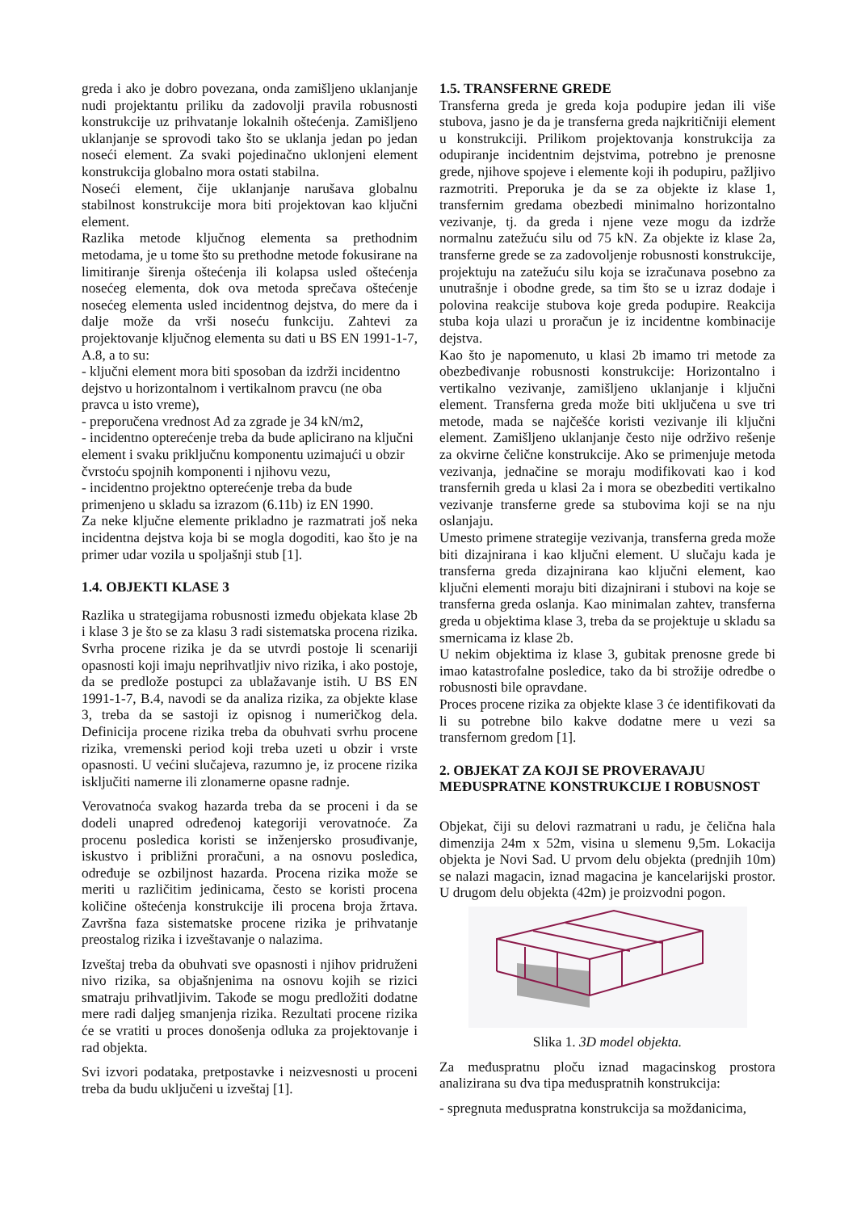greda i ako je dobro povezana, onda zamišljeno uklanjanje nudi projektantu priliku da zadovolji pravila robusnosti konstrukcije uz prihvatanje lokalnih oštećenja. Zamišljeno uklanjanje se sprovodi tako što se uklanja jedan po jedan noseći element. Za svaki pojedinačno uklonjeni element konstrukcija globalno mora ostati stabilna.
Noseći element, čije uklanjanje narušava globalnu stabilnost konstrukcije mora biti projektovan kao ključni element.
Razlika metode ključnog elementa sa prethodnim metodama, je u tome što su prethodne metode fokusirane na limitiranje širenja oštećenja ili kolapsa usled oštećenja nosećeg elementa, dok ova metoda sprečava oštećenje nosećeg elementa usled incidentnog dejstva, do mere da i dalje može da vrši noseću funkciju. Zahtevi za projektovanje ključnog elementa su dati u BS EN 1991-1-7, A.8, a to su:
- ključni element mora biti sposoban da izdrži incidentno dejstvo u horizontalnom i vertikalnom pravcu (ne oba pravca u isto vreme),
- preporučena vrednost Ad za zgrade je 34 kN/m2,
- incidentno opterećenje treba da bude aplicirano na ključni element i svaku priključnu komponentu uzimajući u obzir čvrstoću spojnih komponenti i njihovu vezu,
- incidentno projektno opterećenje treba da bude primenjeno u skladu sa izrazom (6.11b) iz EN 1990.
Za neke ključne elemente prikladno je razmatrati još neka incidentna dejstva koja bi se mogla dogoditi, kao što je na primer udar vozila u spoljašnji stub [1].
1.4. OBJEKTI KLASE 3
Razlika u strategijama robusnosti između objekata klase 2b i klase 3 je što se za klasu 3 radi sistematska procena rizika. Svrha procene rizika je da se utvrdi postoje li scenariji opasnosti koji imaju neprihvatljiv nivo rizika, i ako postoje, da se predlože postupci za ublažavanje istih. U BS EN 1991-1-7, B.4, navodi se da analiza rizika, za objekte klase 3, treba da se sastoji iz opisnog i numeričkog dela. Definicija procene rizika treba da obuhvati svrhu procene rizika, vremenski period koji treba uzeti u obzir i vrste opasnosti. U većini slučajeva, razumno je, iz procene rizika isključiti namerne ili zlonamerne opasne radnje.
Verovatnoća svakog hazarda treba da se proceni i da se dodeli unapred određenoj kategoriji verovatnoće. Za procenu posledica koristi se inženjersko prosuđivanje, iskustvo i približni proračuni, a na osnovu posledica, određuje se ozbiljnost hazarda. Procena rizika može se meriti u različitim jedinicama, često se koristi procena količine oštećenja konstrukcije ili procena broja žrtava. Završna faza sistematske procene rizika je prihvatanje preostalog rizika i izveštavanje o nalazima.
Izveštaj treba da obuhvati sve opasnosti i njihov pridruženi nivo rizika, sa objašnjenima na osnovu kojih se rizici smatraju prihvatljivim. Takođe se mogu predložiti dodatne mere radi daljeg smanjenja rizika. Rezultati procene rizika će se vratiti u proces donošenja odluka za projektovanje i rad objekta.
Svi izvori podataka, pretpostavke i neizvesnosti u proceni treba da budu uključeni u izveštaj [1].
1.5. TRANSFERNE GREDE
Transferna greda je greda koja podupire jedan ili više stubova, jasno je da je transferna greda najkritičniji element u konstrukciji. Prilikom projektovanja konstrukcija za odupiranje incidentnim dejstvima, potrebno je prenosne grede, njihove spojeve i elemente koji ih podupiru, pažljivo razmotriti. Preporuka je da se za objekte iz klase 1, transfernim gredama obezbedi minimalno horizontalno vezivanje, tj. da greda i njene veze mogu da izdrže normalnu zatežuću silu od 75 kN. Za objekte iz klase 2a, transferne grede se za zadovoljenje robusnosti konstrukcije, projektuju na zatežuću silu koja se izračunava posebno za unutrašnje i obodne grede, sa tim što se u izraz dodaje i polovina reakcije stubova koje greda podupire. Reakcija stuba koja ulazi u proračun je iz incidentne kombinacije dejstva.
Kao što je napomenuto, u klasi 2b imamo tri metode za obezbeđivanje robusnosti konstrukcije: Horizontalno i vertikalno vezivanje, zamišljeno uklanjanje i ključni element. Transferna greda može biti uključena u sve tri metode, mada se najčešće koristi vezivanje ili ključni element. Zamišljeno uklanjanje često nije održivo rešenje za okvirne čelične konstrukcije. Ako se primenjuje metoda vezivanja, jednačine se moraju modifikovati kao i kod transfernih greda u klasi 2a i mora se obezbediti vertikalno vezivanje transferne grede sa stubovima koji se na nju oslanjaju.
Umesto primene strategije vezivanja, transferna greda može biti dizajnirana i kao ključni element. U slučaju kada je transferna greda dizajnirana kao ključni element, kao ključni elementi moraju biti dizajnirani i stubovi na koje se transferna greda oslanja. Kao minimalan zahtev, transferna greda u objektima klase 3, treba da se projektuje u skladu sa smernicama iz klase 2b.
U nekim objektima iz klase 3, gubitak prenosne grede bi imao katastrofalne posledice, tako da bi strožije odredbe o robusnosti bile opravdane.
Proces procene rizika za objekte klase 3 će identifikovati da li su potrebne bilo kakve dodatne mere u vezi sa transfernom gredom [1].
2. OBJEKAT ZA KOJI SE PROVERAVAJU MEĐUSPRATNE KONSTRUKCIJE I ROBUSNOST
Objekat, čiji su delovi razmatrani u radu, je čelična hala dimenzija 24m x 52m, visina u slemenu 9,5m. Lokacija objekta je Novi Sad. U prvom delu objekta (prednjih 10m) se nalazi magacin, iznad magacina je kancelarijski prostor. U drugom delu objekta (42m) je proizvodni pogon.
Slika 1. 3D model objekta.
Za međuspratnu ploču iznad magacinskog prostora analizirana su dva tipa međuspratnih konstrukcija:
- spregnuta međuspratna konstrukcija sa moždanicima,